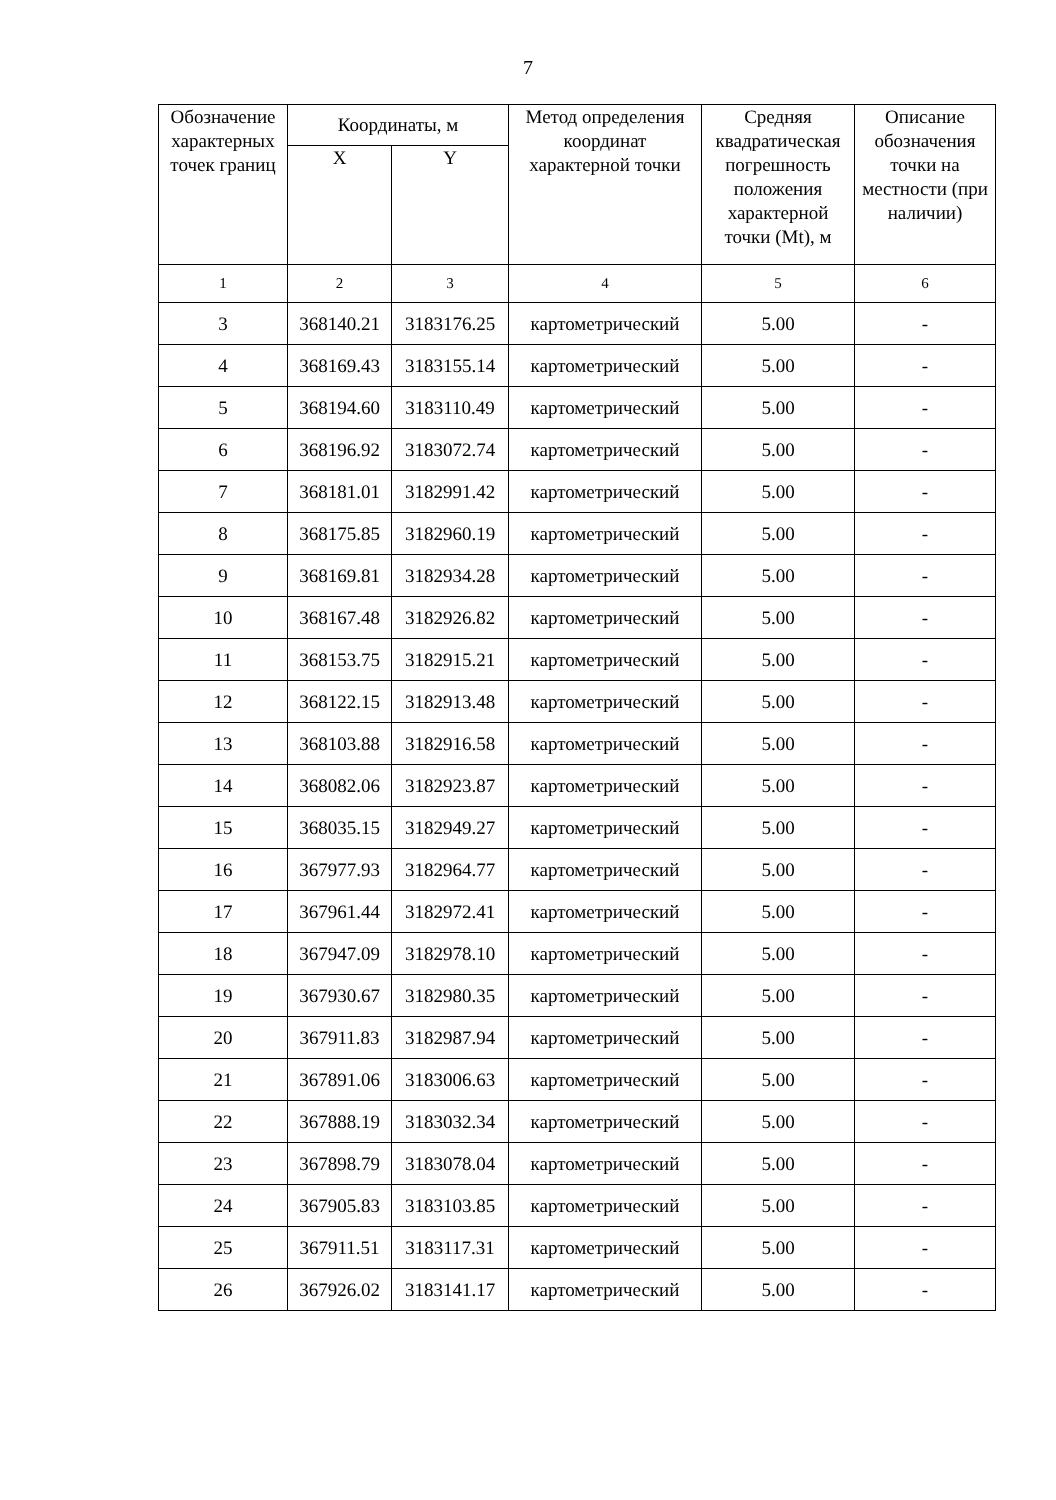7
| Обозначение характерных точек границ | Координаты, м | | Метод определения координат характерной точки | Средняя квадратическая погрешность положения характерной точки (Mt), м | Описание обозначения точки на местности (при наличии) |
| --- | --- | --- | --- | --- | --- |
| | X | Y | | | |
| 1 | 2 | 3 | 4 | 5 | 6 |
| 3 | 368140.21 | 3183176.25 | картометрический | 5.00 | - |
| 4 | 368169.43 | 3183155.14 | картометрический | 5.00 | - |
| 5 | 368194.60 | 3183110.49 | картометрический | 5.00 | - |
| 6 | 368196.92 | 3183072.74 | картометрический | 5.00 | - |
| 7 | 368181.01 | 3182991.42 | картометрический | 5.00 | - |
| 8 | 368175.85 | 3182960.19 | картометрический | 5.00 | - |
| 9 | 368169.81 | 3182934.28 | картометрический | 5.00 | - |
| 10 | 368167.48 | 3182926.82 | картометрический | 5.00 | - |
| 11 | 368153.75 | 3182915.21 | картометрический | 5.00 | - |
| 12 | 368122.15 | 3182913.48 | картометрический | 5.00 | - |
| 13 | 368103.88 | 3182916.58 | картометрический | 5.00 | - |
| 14 | 368082.06 | 3182923.87 | картометрический | 5.00 | - |
| 15 | 368035.15 | 3182949.27 | картометрический | 5.00 | - |
| 16 | 367977.93 | 3182964.77 | картометрический | 5.00 | - |
| 17 | 367961.44 | 3182972.41 | картометрический | 5.00 | - |
| 18 | 367947.09 | 3182978.10 | картометрический | 5.00 | - |
| 19 | 367930.67 | 3182980.35 | картометрический | 5.00 | - |
| 20 | 367911.83 | 3182987.94 | картометрический | 5.00 | - |
| 21 | 367891.06 | 3183006.63 | картометрический | 5.00 | - |
| 22 | 367888.19 | 3183032.34 | картометрический | 5.00 | - |
| 23 | 367898.79 | 3183078.04 | картометрический | 5.00 | - |
| 24 | 367905.83 | 3183103.85 | картометрический | 5.00 | - |
| 25 | 367911.51 | 3183117.31 | картометрический | 5.00 | - |
| 26 | 367926.02 | 3183141.17 | картометрический | 5.00 | - |